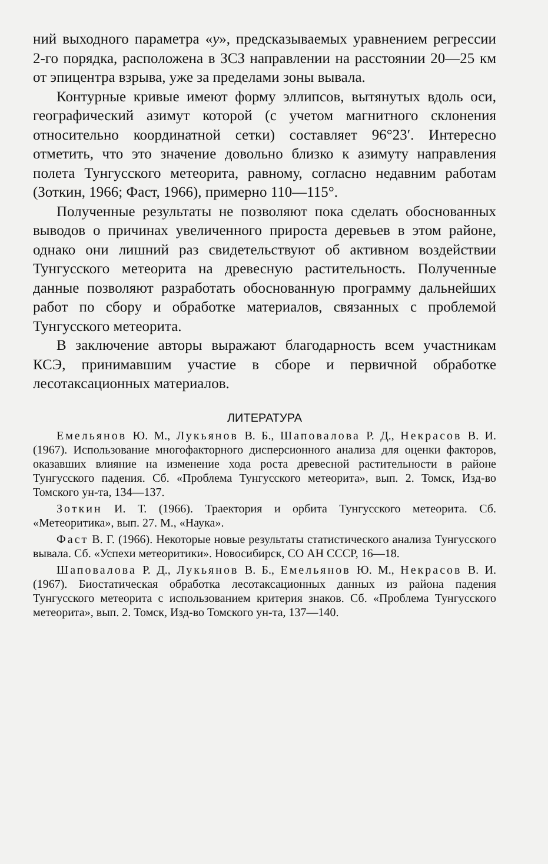ний выходного параметра «y», предсказываемых уравнением регрессии 2-го порядка, расположена в ЗСЗ направлении на расстоянии 20—25 км от эпицентра взрыва, уже за пределами зоны вывала.
Контурные кривые имеют форму эллипсов, вытянутых вдоль оси, географический азимут которой (с учетом магнитного склонения относительно координатной сетки) составляет 96°23′. Интересно отметить, что это значение довольно близко к азимуту направления полета Тунгусского метеорита, равному, согласно недавним работам (Зоткин, 1966; Фаст, 1966), примерно 110—115°.
Полученные результаты не позволяют пока сделать обоснованных выводов о причинах увеличенного прироста деревьев в этом районе, однако они лишний раз свидетельствуют об активном воздействии Тунгусского метеорита на древесную растительность. Полученные данные позволяют разработать обоснованную программу дальнейших работ по сбору и обработке материалов, связанных с проблемой Тунгусского метеорита.
В заключение авторы выражают благодарность всем участникам КСЭ, принимавшим участие в сборе и первичной обработке лесотаксационных материалов.
ЛИТЕРАТУРА
Емельянов Ю. М., Лукьянов В. Б., Шаповалова Р. Д., Некрасов В. И. (1967). Использование многофакторного дисперсионного анализа для оценки факторов, оказавших влияние на изменение хода роста древесной растительности в районе Тунгусского падения. Сб. «Проблема Тунгусского метеорита», вып. 2. Томск, Изд-во Томского ун-та, 134—137.
Зоткин И. Т. (1966). Траектория и орбита Тунгусского метеорита. Сб. «Метеоритика», вып. 27. М., «Наука».
Фаст В. Г. (1966). Некоторые новые результаты статистического анализа Тунгусского вывала. Сб. «Успехи метеоритики». Новосибирск, СО АН СССР, 16—18.
Шаповалова Р. Д., Лукьянов В. Б., Емельянов Ю. М., Некрасов В. И. (1967). Биостатическая обработка лесотаксационных данных из района падения Тунгусского метеорита с использованием критерия знаков. Сб. «Проблема Тунгусского метеорита», вып. 2. Томск, Изд-во Томского ун-та, 137—140.